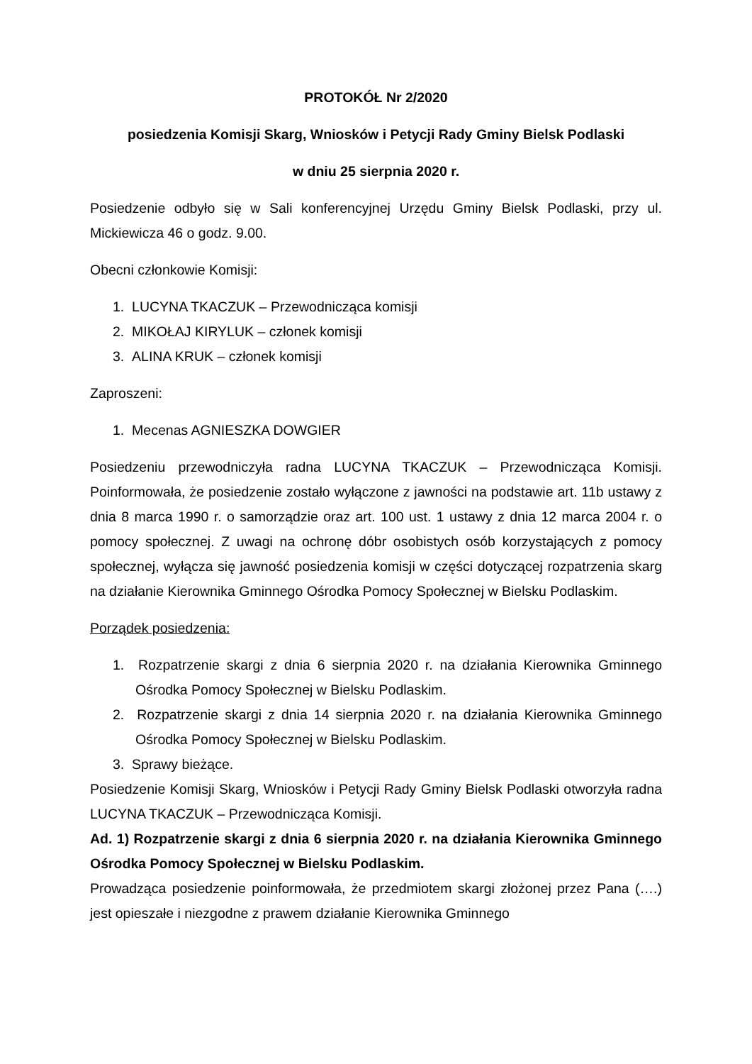PROTOKÓŁ Nr 2/2020
posiedzenia Komisji Skarg, Wniosków i Petycji Rady Gminy Bielsk Podlaski
w dniu 25 sierpnia 2020 r.
Posiedzenie odbyło się w Sali konferencyjnej Urzędu Gminy Bielsk Podlaski, przy ul. Mickiewicza 46 o godz. 9.00.
Obecni członkowie Komisji:
1. LUCYNA TKACZUK – Przewodnicząca komisji
2. MIKOŁAJ KIRYLUK – członek komisji
3. ALINA KRUK – członek komisji
Zaproszeni:
1. Mecenas AGNIESZKA DOWGIER
Posiedzeniu przewodniczyła radna LUCYNA TKACZUK – Przewodnicząca Komisji. Poinformowała, że posiedzenie zostało wyłączone z jawności na podstawie art. 11b ustawy z dnia 8 marca 1990 r. o samorządzie oraz art. 100 ust. 1 ustawy z dnia 12 marca 2004 r. o pomocy społecznej. Z uwagi na ochronę dóbr osobistych osób korzystających z pomocy społecznej, wyłącza się jawność posiedzenia komisji w części dotyczącej rozpatrzenia skarg na działanie Kierownika Gminnego Ośrodka Pomocy Społecznej w Bielsku Podlaskim.
Porządek posiedzenia:
1. Rozpatrzenie skargi z dnia 6 sierpnia 2020 r. na działania Kierownika Gminnego Ośrodka Pomocy Społecznej w Bielsku Podlaskim.
2. Rozpatrzenie skargi z dnia 14 sierpnia 2020 r. na działania Kierownika Gminnego Ośrodka Pomocy Społecznej w Bielsku Podlaskim.
3. Sprawy bieżące.
Posiedzenie Komisji Skarg, Wniosków i Petycji Rady Gminy Bielsk Podlaski otworzyła radna LUCYNA TKACZUK – Przewodnicząca Komisji.
Ad. 1) Rozpatrzenie skargi z dnia 6 sierpnia 2020 r. na działania Kierownika Gminnego Ośrodka Pomocy Społecznej w Bielsku Podlaskim.
Prowadząca posiedzenie poinformowała, że przedmiotem skargi złożonej przez Pana (….) jest opieszałe i niezgodne z prawem działanie Kierownika Gminnego